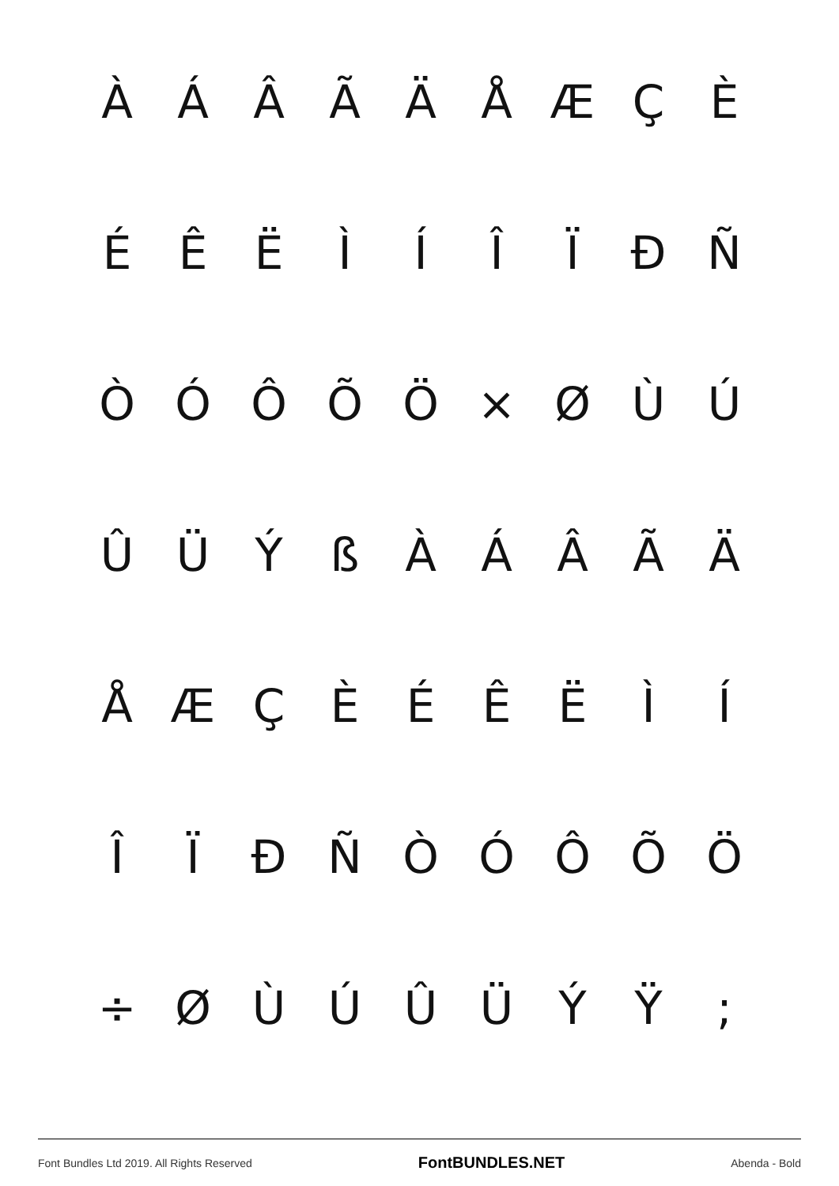| À | Á | Â | Ã | Ä | Å | Æ | Ç | È |
| É | Ê | Ë | Ì | Í | Î | Ï | Ð | Ñ |
| Ò | Ó | Ô | Õ | Ö | × | Ø | Ù | Ú |
| Û | Ü | Ý | ß | À | Á | Â | Ã | Ä |
| Å | Æ | Ç | È | É | Ê | Ë | Ì | Í |
| Î | Ï | Ð | Ñ | Ò | Ó | Ô | Õ | Ö |
| ÷ | Ø | Ù | Ú | Û | Ü | Ý | Ÿ | ; |
Font Bundles Ltd 2019. All Rights Reserved FontBUNDLES.NET Abenda - Bold